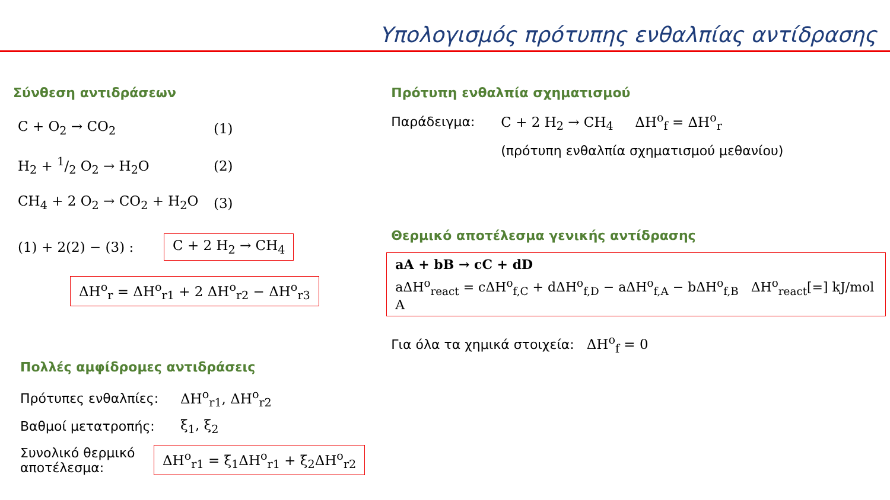Υπολογισμός πρότυπης ενθαλπίας αντίδρασης
Σύνθεση αντιδράσεων
C + O<sub>2</sub> → CO<sub>2</sub> (1)
H<sub>2</sub> + 1/2 O<sub>2</sub> → H<sub>2</sub>O (2)
CH<sub>4</sub> + 2 O<sub>2</sub> → CO<sub>2</sub> + H<sub>2</sub>O (3)
(1) + 2(2) − (3) : C + 2 H<sub>2</sub> → CH<sub>4</sub>
ΔH<sup>o</sup><sub>r</sub> = ΔH<sup>o</sup><sub>r1</sub> + 2 ΔH<sup>o</sup><sub>r2</sub> − ΔH<sup>o</sup><sub>r3</sub>
Πολλές αμφίδρομες αντιδράσεις
Πρότυπες ενθαλπίες: ΔH<sup>o</sup><sub>r1</sub>, ΔH<sup>o</sup><sub>r2</sub>
Βαθμοί μετατροπής: ξ<sub>1</sub>, ξ<sub>2</sub>
Συνολικό θερμικό αποτέλεσμα: ΔH<sup>o</sup><sub>r1</sub> = ξ<sub>1</sub>ΔH<sup>o</sup><sub>r1</sub> + ξ<sub>2</sub>ΔH<sup>o</sup><sub>r2</sub>
Πρότυπη ενθαλπία σχηματισμού
Παράδειγμα: C + 2 H<sub>2</sub> → CH<sub>4</sub> ΔH<sup>o</sup><sub>f</sub> = ΔH<sup>o</sup><sub>r</sub>
(πρότυπη ενθαλπία σχηματισμού μεθανίου)
Θερμικό αποτέλεσμα γενικής αντίδρασης
aA + bB → cC + dD
aΔH<sup>o</sup><sub>react</sub> = cΔH<sup>o</sup><sub>f,C</sub> + dΔH<sup>o</sup><sub>f,D</sub> − aΔH<sup>o</sup><sub>f,A</sub> − bΔH<sup>o</sup><sub>f,B</sub> ΔH<sup>o</sup><sub>react</sub>[=] kJ/mol A
Για όλα τα χημικά στοιχεία: ΔH<sup>o</sup><sub>f</sub> = 0